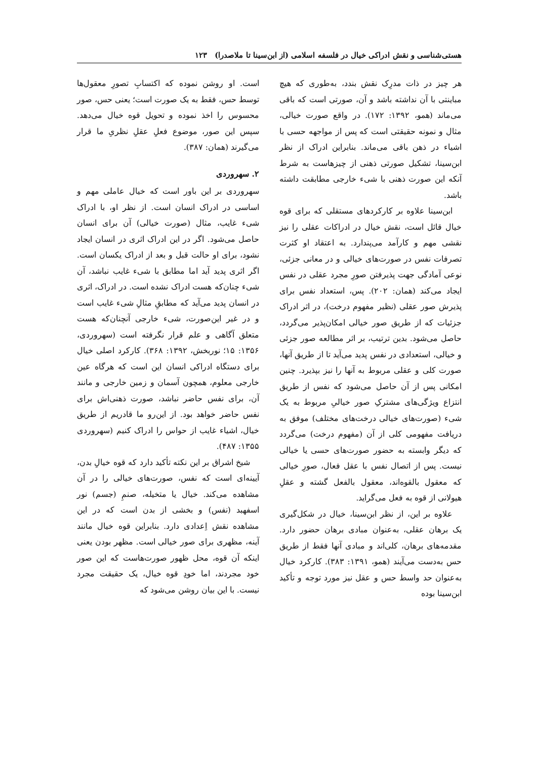هستی‌شناسی و نقش ادراکی خیال در فلسفه اسلامی (از ابن‌سینا تا ملاصدرا) ۱۲۳
هر چیز در ذات مدرِک نقش بندد، به‌طوری که هیچ مباینتی با آن نداشته باشد و آن، صورتی است که باقی می‌ماند (همو، ۱۳۹۲: ۱۷۲). در واقع صورت خیالی، مثال و نمونه حقیقتی است که پس از مواجهه حسی با اشیاء در ذهن باقی می‌ماند. بنابراین ادراک از نظر ابن‌سینا، تشکیل صورتی ذهنی از چیزهاست به شرط آنکه این صورت ذهنی با شیء خارجی مطابقت داشته باشد.
ابن‌سینا علاوه بر کارکردهای مستقلی که برای قوه خیال قائل است، نقش خیال در ادراکات عقلی را نیز نقشی مهم و کارآمد می‌پندارد. به اعتقاد او کثرت تصرفات نفس در صورت‌های خیالی و در معانی جزئی، نوعی آمادگی جهت پذیرفتن صورِ مجرد عقلی در نفس ایجاد می‌کند (همان: ۲۰۲). پس، استعداد نفس برای پذیرش صور عقلی (نظیر مفهوم درخت)، در اثر ادراک جزئیات که از طریق صور خیالی امکان‌پذیر می‌گردد، حاصل می‌شود. بدین ترتیب، بر اثر مطالعه صور جزئی و خیالی، استعدادی در نفس پدید می‌آید تا از طریق آنها، صورت کلی و عقلی مربوط به آنها را نیز بپذیرد. چنین امکانی پس از آن حاصل می‌شود که نفس از طریق انتزاع ویژگی‌های مشترکِ صور خیالیِ مربوط به یک شیء (صورت‌های خیالی درخت‌های مختلف) موفق به دریافت مفهومی کلی از آن (مفهوم درخت) می‌گردد که دیگر وابسته به حضور صورت‌های حسی یا خیالی نیست. پس از اتصال نفس با عقل فعال، صورِ خیالی که معقول بالقوه‌اند، معقول بالفعل گشته و عقلِ هیولانی از قوه به فعل می‌گراید.
علاوه بر این، از نظر ابن‌سینا، خیال در شکل‌گیری یک برهان عقلی، به‌عنوان مبادی برهان حضور دارد. مقدمه‌های برهان، کلی‌اند و مبادی آنها فقط از طریق حس به‌دست می‌آیند (همو، ۱۳۹۱: ۳۸۳). کارکرد خیال به‌عنوان حد واسط حس و عقل نیز مورد توجه و تأکید ابن‌سینا بوده
است. او روشن نموده که اکتسابِ تصورِ معقول‌ها توسط حس، فقط به یک صورت است؛ یعنی حس، صور محسوس را اخذ نموده و تحویل قوه خیال می‌دهد. سپس این صور، موضوع فعلِ عقلِ نظریِ ما قرار می‌گیرند (همان: ۳۸۷).
۲. سهروردی
سهروردی بر این باور است که خیال عاملی مهم و اساسی در ادراک انسان است. از نظر او، با ادراک شیء غایب، مثال (صورت خیالی) آن برای انسان حاصل می‌شود. اگر در این ادراک اثری در انسان ایجاد نشود، برای او حالت قبل و بعد از ادراک یکسان است. اگر اثری پدید آید اما مطابق با شیء غایب نباشد، آن شیء چنان‌که هست ادراک نشده است. در ادراک، اثری در انسان پدید می‌آید که مطابقِ مثالِ شیء غایب است و در غیر این‌صورت، شیء خارجی آنچنان‌که هست متعلق آگاهی و علم قرار نگرفته است (سهروردی، ۱۳۵۶: ۱۵؛ نوربخش، ۱۳۹۲: ۳۶۸). کارکرد اصلی خیال برای دستگاه ادراکی انسان این است که هرگاه عین خارجی معلوم، همچون آسمان و زمین خارجی و مانند آن، برای نفس حاضر نباشد، صورت ذهنی‌اش برای نفس حاضر خواهد بود. از این‌رو ما قادریم از طریق خیال، اشیاء غایب از حواس را ادراک کنیم (سهروردی ۱۳۵۵: ۴۸۷).
شیخ اشراق بر این نکته تأکید دارد که قوه خیالِ بدن، آیینه‌ای است که نفس، صورت‌های خیالی را در آن مشاهده می‌کند. خیال یا متخیله، صنمِ (جسم) نور اسفهبد (نفس) و بخشی از بدن است که در این مشاهده نقش اِعدادی دارد. بنابراین قوه خیال مانند آینه، مظهری برای صور خیالی است. مظهر بودن یعنی اینکه آن قوه، محل ظهور صورت‌هاست که این صور خود مجردند، اما خودِ قوه خیال، یک حقیقت مجرد نیست. با این بیان روشن می‌شود که